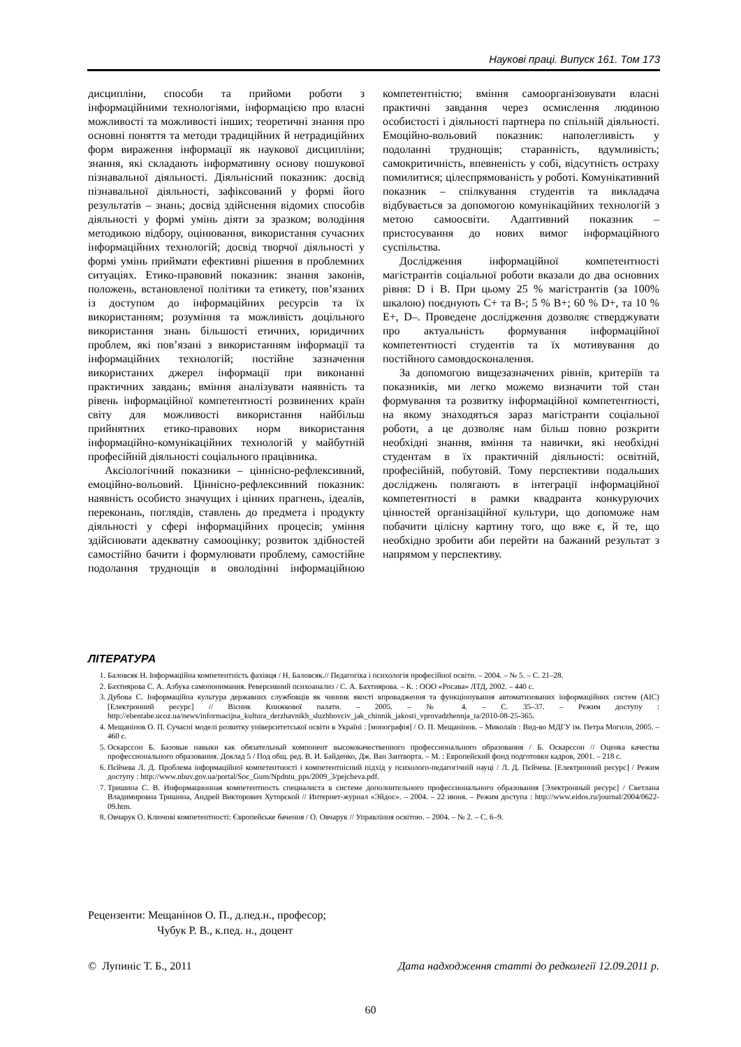Наукові праці. Випуск 161. Том 173
дисципліни, способи та прийоми роботи з інформаційними технологіями, інформацією про власні можливості та можливості інших; теоретичні знання про основні поняття та методи традиційних й нетрадиційних форм вираження інформації як наукової дисципліни; знання, які складають інформативну основу пошукової пізнавальної діяльності. Діяльнісний показник: досвід пізнавальної діяльності, зафіксований у формі його результатів – знань; досвід здійснення відомих способів діяльності у формі умінь діяти за зразком; володіння методикою відбору, оцінювання, використання сучасних інформаційних технологій; досвід творчої діяльності у формі умінь приймати ефективні рішення в проблемних ситуаціях. Етико-правовий показник: знання законів, положень, встановленої політики та етикету, пов’язаних із доступом до інформаційних ресурсів та їх використанням; розуміння та можливість доцільного використання знань більшості етичних, юридичних проблем, які пов’язані з використанням інформації та інформаційних технологій; постійне зазначення використаних джерел інформації при виконанні практичних завдань; вміння аналізувати наявність та рівень інформаційної компетентності розвинених країн світу для можливості використання найбільш прийнятних етико-правових норм використання інформаційно-комунікаційних технологій у майбутній професійній діяльності соціального працівника.
Аксіологічний показники – ціннісно-рефлексивний, емоційно-вольовий. Ціннісно-рефлексивний показник: наявність особисто значущих і цінних прагнень, ідеалів, переконань, поглядів, ставлень до предмета і продукту діяльності у сфері інформаційних процесів; уміння здійснювати адекватну самооцінку; розвиток здібностей самостійно бачити і формулювати проблему, самостійне подолання труднощів в оволодінні інформаційною компетентністю; вміння самоорганізовувати власні практичні завдання через осмислення людиною особистості і діяльності партнера по спільній діяльності. Емоційно-вольовий показник: наполегливість у подоланні труднощів; старанність, вдумливість; самокритичність, впевненість у собі, відсутність остраху помилитися; цілеспрямованість у роботі. Комунікативний показник – спілкування студентів та викладача відбувається за допомогою комунікаційних технологій з метою самоосвіти. Адаптивний показник – пристосування до нових вимог інформаційного суспільства.
Дослідження інформаційної компетентності магістрантів соціальної роботи вказали до два основних рівня: D і B. При цьому 25 % магістрантів (за 100% шкалою) поєднують C+ та B-; 5 % B+; 60 % D+, та 10 % E+, D–. Проведене дослідження дозволяє стверджувати про актуальність формування інформаційної компетентності студентів та їх мотивування до постійного самовдосконалення.
За допомогою вищезазначених рівнів, критеріїв та показників, ми легко можемо визначити той стан формування та розвитку інформаційної компетентності, на якому знаходяться зараз магістранти соціальної роботи, а це дозволяє нам більш повно розкрити необхідні знання, вміння та навички, які необхідні студентам в їх практичній діяльності: освітній, професійній, побутовій. Тому перспективи подальших досліджень полягають в інтеграції інформаційної компетентності в рамки квадранта конкуруючих цінностей організаційної культури, що допоможе нам побачити цілісну картину того, що вже є, й те, що необхідно зробити аби перейти на бажаний результат з напрямом у перспективу.
ЛІТЕРАТУРА
1. Баловсяк Н. Інформаційна компетентність фахівця / Н. Баловсяк.// Педагогіка і психологія професійної освіти. – 2004. – № 5. – С. 21–28.
2. Бахтиярова С. А. Азбука самопонимания. Реверсивний психоанализ / С. А. Бахтиярова. – К. : ООО «Росава» ЛТД, 2002. – 440 с.
3. Дубова С. Інформаційна культура державних службовців як чинник якості впровадження та функціонування автоматизованих інформаційних систем (АІС) [Електронний ресурс] // Вісник Книжкової палати. – 2005. – № 4. – С. 35–37. – Режим доступу : http://ebentabe.ucoz.ua/news/informacijna_kultura_derzhavnikh_sluzhbovciv_jak_chinnik_jakosti_vprovadzhennja_ta/2010-08-25-365.
4. Мещанінов О. П. Сучасні моделі розвитку університетської освіти в Україні : [монографія] / О. П. Мещанінов. – Миколаїв : Вид-во МДГУ ім. Петра Могили, 2005. – 460 с.
5. Оскарссон Б. Базовые навыки как обязательный компонент высококачественного профессионального образования / Б. Оскарссон // Оценка качества профессионального образования. Доклад 5 / Под общ. ред. В. И. Байденко, Дж. Ван Зантворта. – М. : Европейский фонд подготовки кадров, 2001. – 218 с.
6. Пєйчева Л. Д. Проблема інформаційної компетентності і компетентнісний підхід у психолого-педагогічній науці / Л. Д. Пєйчева. [Електронний ресурс] / Режим доступу : http://www.nbuv.gov.ua/portal/Soc_Gum/Npdntu_pps/2009_3/pejcheva.pdf.
7. Тришина С. В. Информационная компетентность специалиста в системе дополнительного профессионального образования [Электронный ресурс] / Светлана Владимировна Тришина, Андрей Викторович Хуторской // Интернет-журнал «Эйдос». – 2004. – 22 июня. – Режим доступа : http://www.eidos.ru/journal/2004/0622-09.htm.
8. Овчарук О. Ключові компетентності: Європейське бачення / О. Овчарук // Управління освітою. – 2004. – № 2. – С. 6–9.
Рецензенти: Мещанінов О. П., д.пед.н., професор;
Чубук Р. В., к.пед. н., доцент
© Лупиніс Т. Б., 2011 Дата надходження статті до редколегії 12.09.2011 р.
60